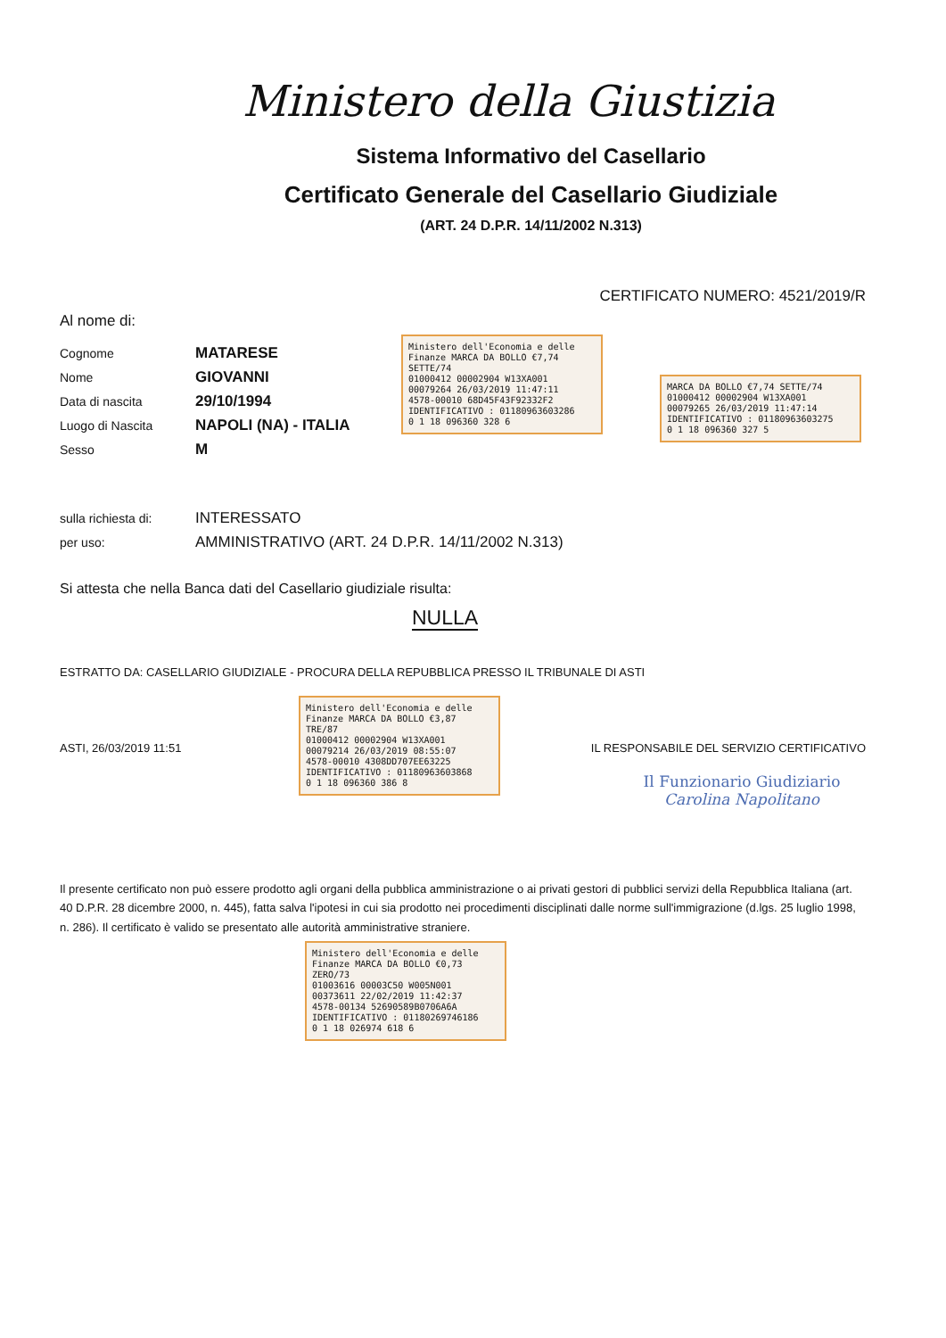Ministero della Giustizia
Sistema Informativo del Casellario
Certificato Generale del Casellario Giudiziale
(ART. 24 D.P.R. 14/11/2002 N.313)
CERTIFICATO NUMERO: 4521/2019/R
Al nome di:
Cognome MATARESE
Nome GIOVANNI
Data di nascita 29/10/1994
Luogo di Nascita NAPOLI (NA) - ITALIA
Sesso M
sulla richiesta di: INTERESSATO
per uso: AMMINISTRATIVO (ART. 24 D.P.R. 14/11/2002 N.313)
Si attesta che nella Banca dati del Casellario giudiziale risulta:
NULLA
ESTRATTO DA: CASELLARIO GIUDIZIALE - PROCURA DELLA REPUBBLICA PRESSO IL TRIBUNALE DI ASTI
ASTI, 26/03/2019 11:51 IL RESPONSABILE DEL SERVIZIO CERTIFICATIVO
Il Funzionario Giudiziario
Carolina Napolitano
Il presente certificato non può essere prodotto agli organi della pubblica amministrazione o ai privati gestori di pubblici servizi della Repubblica Italiana (art. 40 D.P.R. 28 dicembre 2000, n. 445), fatta salva l'ipotesi in cui sia prodotto nei procedimenti disciplinati dalle norme sull'immigrazione (d.lgs. 25 luglio 1998, n. 286). Il certificato è valido se presentato alle autorità amministrative straniere.
Ministero dell'Economia e delle Finanze MARCA DA BOLLO €7,74 SETTE/74
01000412 00002904 W13XA001
00079264 26/03/2019 11:47:11
4578-00010 68D45F43F92332F2
IDENTIFICATIVO : 01180963603286
0 1 18 096360 328 6
MARCA DA BOLLO €7,74 SETTE/74
01000412 00002904 W13XA001
00079265 26/03/2019 11:47:14
IDENTIFICATIVO : 01180963603275
0 1 18 096360 327 5
Ministero dell'Economia e delle Finanze MARCA DA BOLLO €3,87 TRE/87
01000412 00002904 W13XA001
00079214 26/03/2019 08:55:07
4578-00010 4308DD707EE63225
IDENTIFICATIVO : 01180963603868
0 1 18 096360 386 8
Ministero dell'Economia e delle Finanze MARCA DA BOLLO €0,73 ZERO/73
01003616 00003C50 W005N001
00373611 22/02/2019 11:42:37
4578-00134 52690589B0706A6A
IDENTIFICATIVO : 01180269746186
0 1 18 026974 618 6